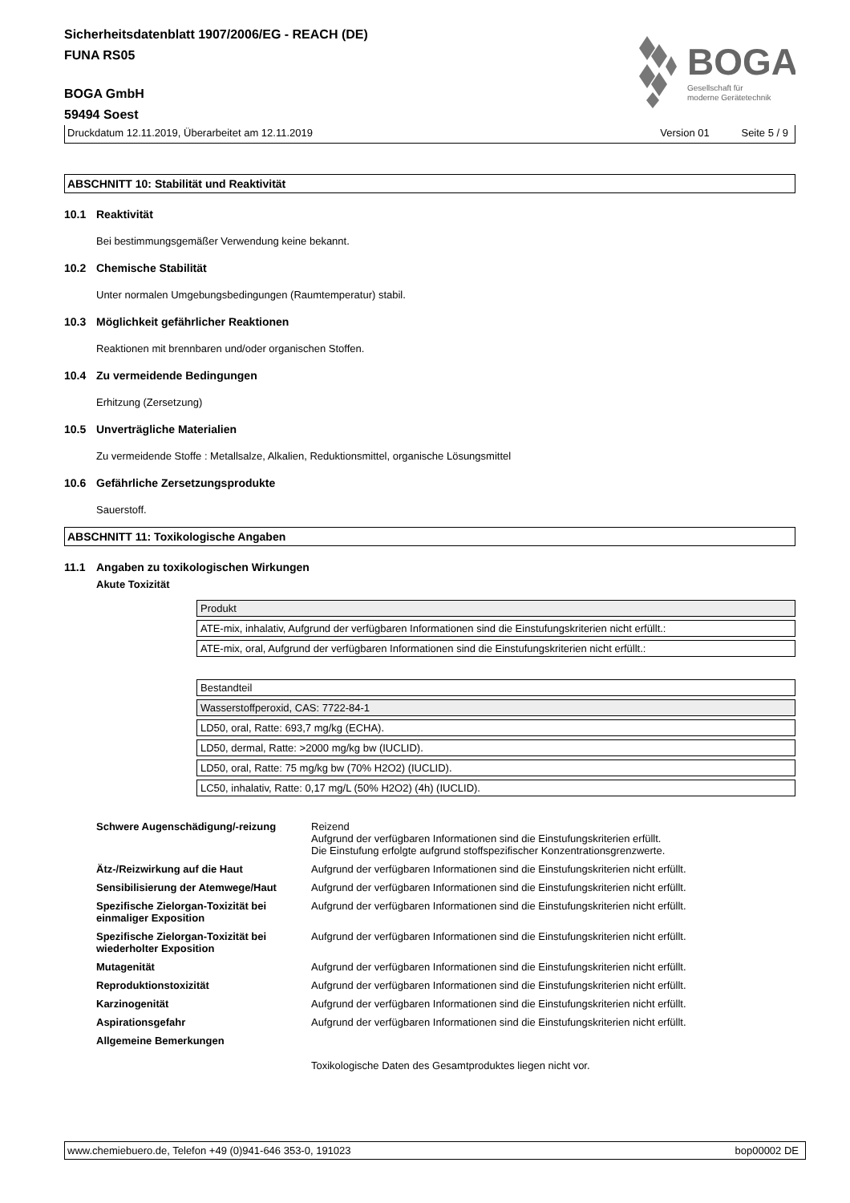BOGA
Gesellschaft für
moderne Gerätetechnik
Sicherheitsdatenblatt 1907/2006/EG - REACH (DE)
FUNA RS05
BOGA GmbH
59494 Soest
Druckdatum 12.11.2019, Überarbeitet am 12.11.2019 Version 01 Seite 5 / 9
ABSCHNITT 10: Stabilität und Reaktivität
10.1 Reaktivität
Bei bestimmungsgemäßer Verwendung keine bekannt.
10.2 Chemische Stabilität
Unter normalen Umgebungsbedingungen (Raumtemperatur) stabil.
10.3 Möglichkeit gefährlicher Reaktionen
Reaktionen mit brennbaren und/oder organischen Stoffen.
10.4 Zu vermeidende Bedingungen
Erhitzung (Zersetzung)
10.5 Unverträgliche Materialien
Zu vermeidende Stoffe : Metallsalze, Alkalien, Reduktionsmittel, organische Lösungsmittel
10.6 Gefährliche Zersetzungsprodukte
Sauerstoff.
ABSCHNITT 11: Toxikologische Angaben
11.1 Angaben zu toxikologischen Wirkungen
Akute Toxizität
| Produkt |
| ATE-mix, inhalativ, Aufgrund der verfügbaren Informationen sind die Einstufungskriterien nicht erfüllt.: |
| ATE-mix, oral, Aufgrund der verfügbaren Informationen sind die Einstufungskriterien nicht erfüllt.: |
| Bestandteil |
| Wasserstoffperoxid, CAS: 7722-84-1 |
| LD50, oral, Ratte: 693,7 mg/kg (ECHA). |
| LD50, dermal, Ratte: >2000 mg/kg bw (IUCLID). |
| LD50, oral, Ratte: 75 mg/kg bw (70% H2O2) (IUCLID). |
| LC50, inhalativ, Ratte: 0,17 mg/L (50% H2O2) (4h) (IUCLID). |
| Schwere Augenschädigung/-reizung | Reizend Aufgrund der verfügbaren Informationen sind die Einstufungskriterien erfüllt. Die Einstufung erfolgte aufgrund stoffspezifischer Konzentrationsgrenzwerte. |
| Ätz-/Reizwirkung auf die Haut | Aufgrund der verfügbaren Informationen sind die Einstufungskriterien nicht erfüllt. |
| Sensibilisierung der Atemwege/Haut | Aufgrund der verfügbaren Informationen sind die Einstufungskriterien nicht erfüllt. |
| Spezifische Zielorgan-Toxizität bei einmaliger Exposition | Aufgrund der verfügbaren Informationen sind die Einstufungskriterien nicht erfüllt. |
| Spezifische Zielorgan-Toxizität bei wiederholter Exposition | Aufgrund der verfügbaren Informationen sind die Einstufungskriterien nicht erfüllt. |
| Mutagenität | Aufgrund der verfügbaren Informationen sind die Einstufungskriterien nicht erfüllt. |
| Reproduktionstoxizität | Aufgrund der verfügbaren Informationen sind die Einstufungskriterien nicht erfüllt. |
| Karzinogenität | Aufgrund der verfügbaren Informationen sind die Einstufungskriterien nicht erfüllt. |
| Aspirationsgefahr | Aufgrund der verfügbaren Informationen sind die Einstufungskriterien nicht erfüllt. |
| Allgemeine Bemerkungen | |
| | Toxikologische Daten des Gesamtproduktes liegen nicht vor. |
www.chemiebuero.de, Telefon +49 (0)941-646 353-0, 191023 bop00002 DE